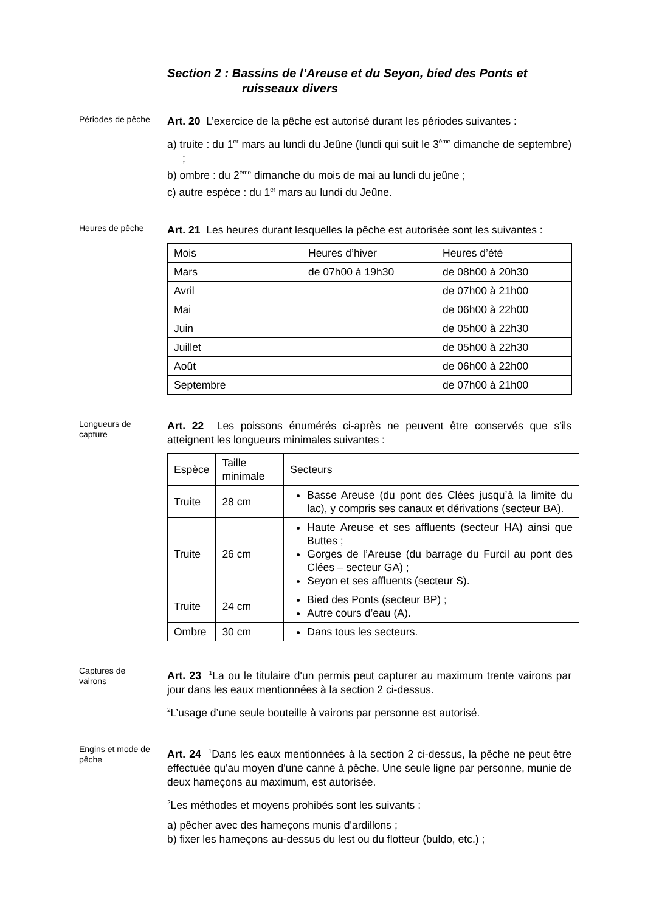Section 2 : Bassins de l’Areuse et du Seyon, bied des Ponts et
ruisseaux divers
Périodes de pêche
Art. 20 L’exercice de la pêche est autorisé durant les périodes suivantes :
a) truite : du 1<sup>er</sup> mars au lundi du Jeûne (lundi qui suit le 3<sup>ème</sup> dimanche de septembre) ;
b) ombre : du 2<sup>ème</sup> dimanche du mois de mai au lundi du jeûne ;
c) autre espèce : du 1<sup>er</sup> mars au lundi du Jeûne.
Heures de pêche
Art. 21 Les heures durant lesquelles la pêche est autorisée sont les suivantes :
| Mois | Heures d’hiver | Heures d’été |
| Mars | de 07h00 à 19h30 | de 08h00 à 20h30 |
| Avril | | de 07h00 à 21h00 |
| Mai | | de 06h00 à 22h00 |
| Juin | | de 05h00 à 22h30 |
| Juillet | | de 05h00 à 22h30 |
| Août | | de 06h00 à 22h00 |
| Septembre | | de 07h00 à 21h00 |
Longueurs de
capture
Art. 22 Les poissons énumérés ci-après ne peuvent être conservés que s'ils atteignent les longueurs minimales suivantes :
| Espèce | Taille minimale | Secteurs |
| Truite | 28 cm | Basse Areuse (du pont des Clées jusqu’à la limite du lac), y compris ses canaux et dérivations (secteur BA). |
| Truite | 26 cm | Haute Areuse et ses affluents (secteur HA) ainsi que Buttes ; Gorges de l’Areuse (du barrage du Furcil au pont des Clées – secteur GA) ; Seyon et ses affluents (secteur S). |
| Truite | 24 cm | Bied des Ponts (secteur BP) ; Autre cours d’eau (A). |
| Ombre | 30 cm | Dans tous les secteurs. |
Captures de
vairons
Art. 23 <sup>1</sup>La ou le titulaire d'un permis peut capturer au maximum trente vairons par jour dans les eaux mentionnées à la section 2 ci-dessus.
<sup>2</sup> L’usage d’une seule bouteille à vairons par personne est autorisé.
Engins et mode de pêche
Art. 24 <sup>1</sup>Dans les eaux mentionnées à la section 2 ci-dessus, la pêche ne peut être effectuée qu'au moyen d'une canne à pêche. Une seule ligne par personne, munie de deux hameçons au maximum, est autorisée.
<sup>2</sup> Les méthodes et moyens prohibés sont les suivants :
a) pêcher avec des hameçons munis d'ardillons ;
b) fixer les hameçons au-dessus du lest ou du flotteur (buldo, etc.) ;